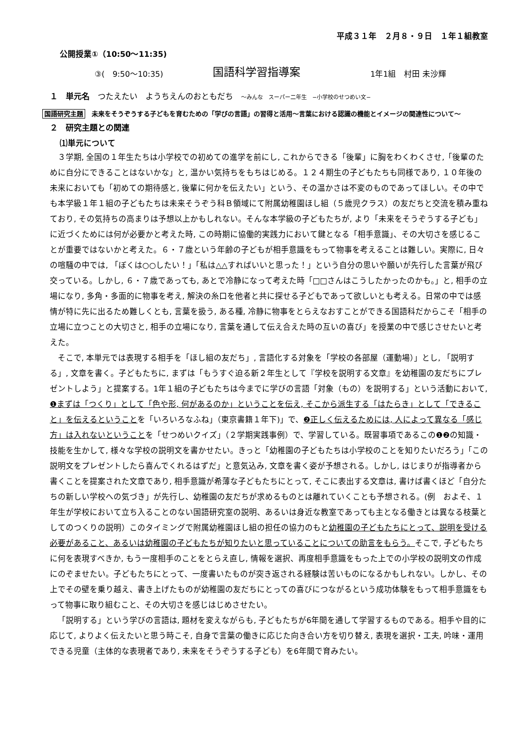平成３１年　２月８・９日　１年１組教室
公開授業①（10:50～11:35)
③(　9:50～10:35)
国語科学習指導案
1年1組　村田 未沙輝
１　単元名　つたえたい　ようちえんのおともだち　～みんな　スーパー二年生　−小学校のせつめい文−
国語研究主題　未来をそうぞうする子どもを育むための「学びの言語」の習得と活用～言葉における認識の機能とイメージの関連性について～
２　研究主題との関連
⑴単元について
３学期, 全国の１年生たちは小学校での初めての進学を前にし, これからできる「後輩」に胸をわくわくさせ,「後輩のために自分にできることはないかな」と, 温かい気持ちをもちはじめる。１２４期生の子どもたちも同様であり, １０年後の未来においても「初めての期待感と, 後輩に何かを伝えたい」という、その温かさは不変のものであってほしい。その中でも本学級１年１組の子どもたちは未来そうぞう科Ｂ領域にて附属幼稚園ほし組（５歳児クラス）の友だちと交流を積み重ねており, その気持ちの高まりは予想以上かもしれない。そんな本学級の子どもたちが, より「未来をそうぞうする子ども」に近づくためには何が必要かと考えた時, この時期に協働的実践力において鍵となる「相手意識」、その大切さを感じることが重要ではないかと考えた。６・７歳という年齢の子どもが相手意識をもって物事を考えることは難しい。実際に, 日々の喧騒の中では, 「ぼくは○○したい！」「私は△△すればいいと思った！」という自分の思いや願いが先行した言葉が飛び交っている。しかし, ６・７歳であっても, あとで冷静になって考えた時「□□さんはこうしたかったのかも。」と, 相手の立場になり, 多角・多面的に物事を考え, 解決の糸口を他者と共に探せる子どもであって欲しいとも考える。日常の中では感情が特に先に出るため難しくとも, 言葉を扱う, ある種, 冷静に物事をとらえなおすことができる国語科だからこそ「相手の立場に立つことの大切さと, 相手の立場になり, 言葉を通して伝え合えた時の互いの喜び」を授業の中で感じさせたいと考えた。
そこで, 本単元では表現する相手を「ほし組の友だち」, 言語化する対象を「学校の各部屋（運動場）」とし, 「説明する」, 文章を書く。子どもたちに, まずは「もうすぐ迫る新２年生として『学校を説明する文章』を幼稚園の友だちにプレゼントしよう」と提案する。1年１組の子どもたちは今までに学びの言語「対象（もの）を説明する」という活動において, ❶まずは「つくり」として「色や形, 何があるのか」ということを伝え, そこから派生する「はたらき」として「できること」を伝えるということを「いろいろなふね」（東京書籍１年下)」で、❷正しく伝えるためには, 人によって異なる「感じ方」は入れないということを「せつめいクイズ」（２学期実践事例）で、学習している。既習事項であるこの❶❷の知識・技能を生かして, 様々な学校の説明文を書かせたい。きっと「幼稚園の子どもたちは小学校のことを知りたいだろう」「この説明文をプレゼントしたら喜んでくれるはずだ」と意気込み, 文章を書く姿が予想される。しかし, はじまりが指導者から書くことを提案された文章であり, 相手意識が希薄な子どもたちにとって, そこに表出する文章は, 書けば書くほど「自分たちの新しい学校への気づき」が先行し、幼稚園の友だちが求めるものとは離れていくことも予想される。(例　およそ、１年生が学校において立ち入ることのない国語研究室の説明、あるいは身近な教室であっても主となる働きとは異なる枝葉としてのつくりの説明）このタイミングで附属幼稚園ほし組の担任の協力のもと幼稚園の子どもたちにとって、説明を受ける必要があること、あるいは幼稚園の子どもたちが知りたいと思っていることについての助言をもらう。そこで, 子どもたちに何を表現すべきか, もう一度相手のことをとらえ直し, 情報を選択、再度相手意識をもった上での小学校の説明文の作成にのぞませたい。子どもたちにとって、一度書いたものが突き返される経験は苦いものになるかもしれない。しかし、その上でその壁を乗り越え、書き上げたものが幼稚園の友だちにとっての喜びにつながるという成功体験をもって相手意識をもって物事に取り組むこと、その大切さを感じはじめさせたい。
「説明する」という学びの言語は, 題材を変えながらも, 子どもたちが6年間を通して学習するものである。相手や目的に応じて, よりよく伝えたいと思う時こそ, 自身で言葉の働きに応じた向き合い方を切り替え, 表現を選択・工夫, 吟味・運用できる児童（主体的な表現者であり, 未来をそうぞうする子ども）を6年間で育みたい。